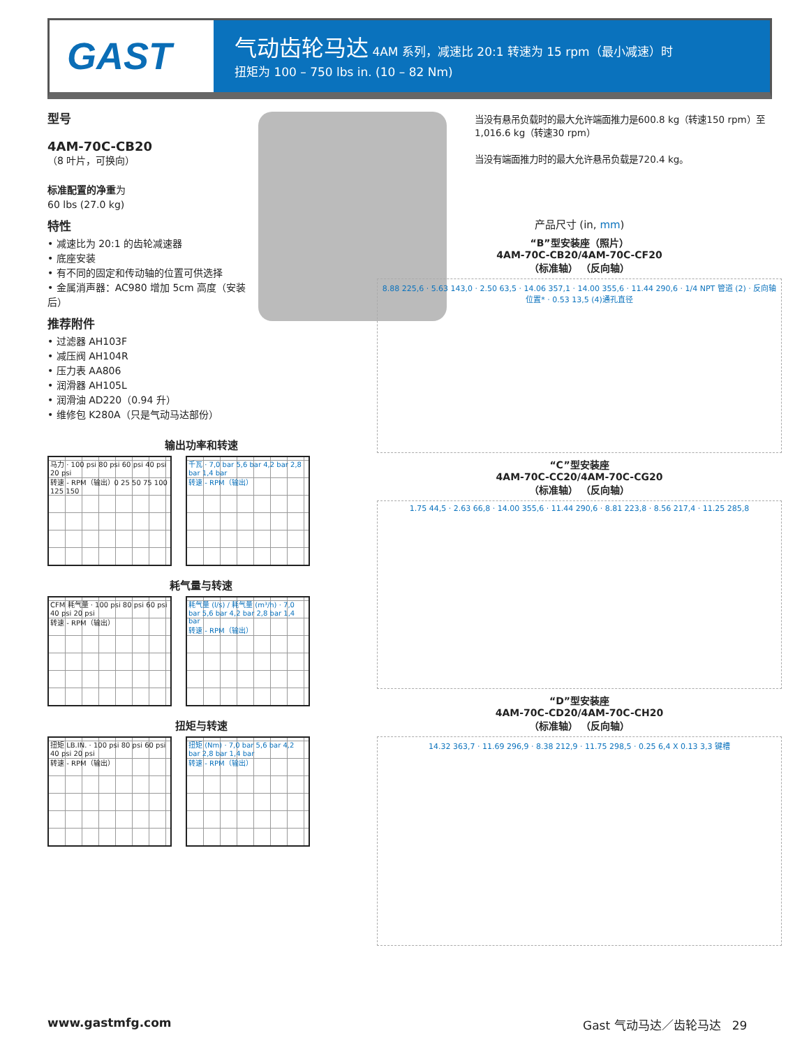GAST
气动齿轮马达 4AM 系列，减速比 20:1 转速为 15 rpm（最小减速）时
扭矩为 100 – 750 lbs in. (10 – 82 Nm)
型号
4AM-70C-CB20
（8 叶片，可换向）
标准配置的净重为
60 lbs (27.0 kg)
特性
• 减速比为 20:1 的齿轮减速器
• 底座安装
• 有不同的固定和传动轴的位置可供选择
• 金属消声器：AC980 增加 5cm 高度（安装后）
推荐附件
• 过滤器 AH103F
• 减压阀 AH104R
• 压力表 AA806
• 润滑器 AH105L
• 润滑油 AD220（0.94 升）
• 维修包 K280A（只是气动马达部份）
当没有悬吊负载时的最大允许端面推力是600.8 kg（转速150 rpm）至1,016.6 kg（转速30 rpm）
当没有端面推力时的最大允许悬吊负载是720.4 kg。
输出功率和转速
马力 · 100 psi 80 psi 60 psi 40 psi 20 psi
转速 - RPM（输出）0 25 50 75 100 125 150
千瓦 · 7,0 bar 5,6 bar 4,2 bar 2,8 bar 1,4 bar
转速 - RPM（输出）
耗气量与转速
CFM 耗气量 · 100 psi 80 psi 60 psi 40 psi 20 psi
转速 - RPM（输出）
耗气量 (l/s) / 耗气量 (m³/h) · 7,0 bar 5,6 bar 4,2 bar 2,8 bar 1,4 bar
转速 - RPM（输出）
扭矩与转速
扭矩 LB.IN. · 100 psi 80 psi 60 psi 40 psi 20 psi
转速 - RPM（输出）
扭矩 (Nm) · 7,0 bar 5,6 bar 4,2 bar 2,8 bar 1,4 bar
转速 - RPM（输出）
产品尺寸 (in, mm)
“B”型安装座（照片）
4AM-70C-CB20/4AM-70C-CF20
（标准轴） （反向轴）
8.88 225,6 · 5.63 143,0 · 2.50 63,5 · 14.06 357,1 · 14.00 355,6 · 11.44 290,6 · 1/4 NPT 管道 (2) · 反向轴位置* · 0.53 13,5 (4)通孔直径
“C”型安装座
4AM-70C-CC20/4AM-70C-CG20
（标准轴） （反向轴）
1.75 44,5 · 2.63 66,8 · 14.00 355,6 · 11.44 290,6 · 8.81 223,8 · 8.56 217,4 · 11.25 285,8
“D”型安装座
4AM-70C-CD20/4AM-70C-CH20
（标准轴） （反向轴）
14.32 363,7 · 11.69 296,9 · 8.38 212,9 · 11.75 298,5 · 0.25 6,4 X 0.13 3,3 键槽
www.gastmfg.com Gast 气动马达／齿轮马达 29